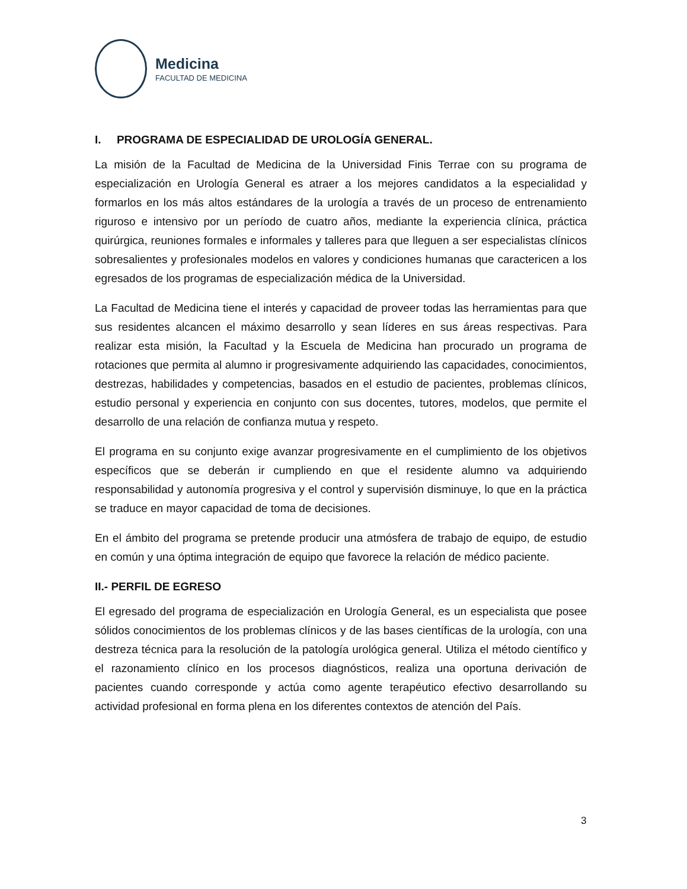Medicina
FACULTAD DE MEDICINA
I. PROGRAMA DE ESPECIALIDAD DE UROLOGÍA GENERAL.
La misión de la Facultad de Medicina de la Universidad Finis Terrae con su programa de especialización en Urología General es atraer a los mejores candidatos a la especialidad y formarlos en los más altos estándares de la urología a través de un proceso de entrenamiento riguroso e intensivo por un período de cuatro años, mediante la experiencia clínica, práctica quirúrgica, reuniones formales e informales y talleres para que lleguen a ser especialistas clínicos sobresalientes y profesionales modelos en valores y condiciones humanas que caractericen a los egresados de los programas de especialización médica de la Universidad.
La Facultad de Medicina tiene el interés y capacidad de proveer todas las herramientas para que sus residentes alcancen el máximo desarrollo y sean líderes en sus áreas respectivas. Para realizar esta misión, la Facultad y la Escuela de Medicina han procurado un programa de rotaciones que permita al alumno ir progresivamente adquiriendo las capacidades, conocimientos, destrezas, habilidades y competencias, basados en el estudio de pacientes, problemas clínicos, estudio personal y experiencia en conjunto con sus docentes, tutores, modelos, que permite el desarrollo de una relación de confianza mutua y respeto.
El programa en su conjunto exige avanzar progresivamente en el cumplimiento de los objetivos específicos que se deberán ir cumpliendo en que el residente alumno va adquiriendo responsabilidad y autonomía progresiva y el control y supervisión disminuye, lo que en la práctica se traduce en mayor capacidad de toma de decisiones.
En el ámbito del programa se pretende producir una atmósfera de trabajo de equipo, de estudio en común y una óptima integración de equipo que favorece la relación de médico paciente.
II.- PERFIL DE EGRESO
El egresado del programa de especialización en Urología General, es un especialista que posee sólidos conocimientos de los problemas clínicos y de las bases científicas de la urología, con una destreza técnica para la resolución de la patología urológica general. Utiliza el método científico y el razonamiento clínico en los procesos diagnósticos, realiza una oportuna derivación de pacientes cuando corresponde y actúa como agente terapéutico efectivo desarrollando su actividad profesional en forma plena en los diferentes contextos de atención del País.
3